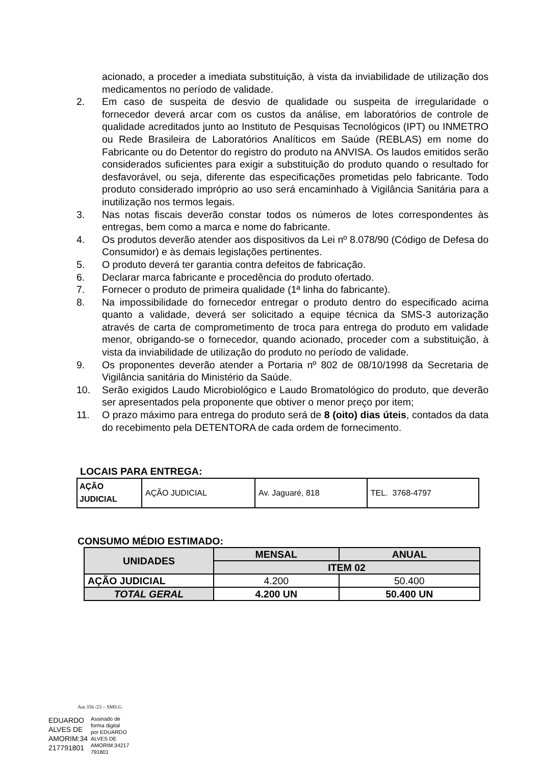acionado, a proceder a imediata substituição, à vista da inviabilidade de utilização dos medicamentos no período de validade.
2. Em caso de suspeita de desvio de qualidade ou suspeita de irregularidade o fornecedor deverá arcar com os custos da análise, em laboratórios de controle de qualidade acreditados junto ao Instituto de Pesquisas Tecnológicos (IPT) ou INMETRO ou Rede Brasileira de Laboratórios Analíticos em Saúde (REBLAS) em nome do Fabricante ou do Detentor do registro do produto na ANVISA. Os laudos emitidos serão considerados suficientes para exigir a substituição do produto quando o resultado for desfavorável, ou seja, diferente das especificações prometidas pelo fabricante. Todo produto considerado impróprio ao uso será encaminhado à Vigilância Sanitária para a inutilização nos termos legais.
3. Nas notas fiscais deverão constar todos os números de lotes correspondentes às entregas, bem como a marca e nome do fabricante.
4. Os produtos deverão atender aos dispositivos da Lei nº 8.078/90 (Código de Defesa do Consumidor) e às demais legislações pertinentes.
5. O produto deverá ter garantia contra defeitos de fabricação.
6. Declarar marca fabricante e procedência do produto ofertado.
7. Fornecer o produto de primeira qualidade (1ª linha do fabricante).
8. Na impossibilidade do fornecedor entregar o produto dentro do especificado acima quanto a validade, deverá ser solicitado a equipe técnica da SMS-3 autorização através de carta de comprometimento de troca para entrega do produto em validade menor, obrigando-se o fornecedor, quando acionado, proceder com a substituição, à vista da inviabilidade de utilização do produto no período de validade.
9. Os proponentes deverão atender a Portaria nº 802 de 08/10/1998 da Secretaria de Vigilância sanitária do Ministério da Saúde.
10. Serão exigidos Laudo Microbiológico e Laudo Bromatológico do produto, que deverão ser apresentados pela proponente que obtiver o menor preço por item;
11. O prazo máximo para entrega do produto será de 8 (oito) dias úteis, contados da data do recebimento pela DETENTORA de cada ordem de fornecimento.
LOCAIS PARA ENTREGA:
| AÇÃO JUDICIAL | AÇÃO JUDICIAL | Av. Jaguaré, 818 | TEL. 3768-4797 |
CONSUMO MÉDIO ESTIMADO:
| UNIDADES | MENSAL | ANUAL |
| --- | --- | --- |
| | ITEM 02 | |
| AÇÃO JUDICIAL | 4.200 | 50.400 |
| TOTAL GERAL | 4.200 UN | 50.400 UN |
Ata 356 /23 – SMS.G
EDUARDO
ALVES DE
AMORIM:34
217791801
Assinado de
forma digital
por EDUARDO
ALVES DE
AMORIM:34217
791801